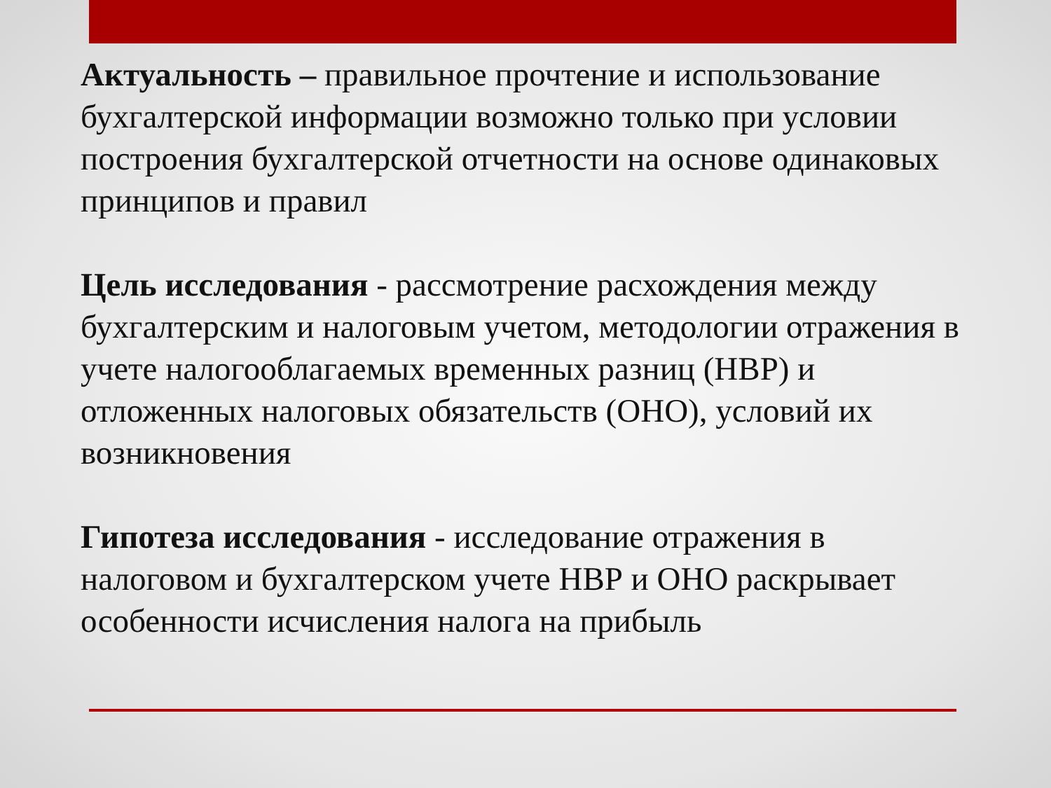Актуальность – правильное прочтение и использование бухгалтерской информации возможно только при условии построения бухгалтерской отчетности на основе одинаковых принципов и правил
Цель исследования - рассмотрение расхождения между бухгалтерским и налоговым учетом, методологии отражения в учете налогооблагаемых временных разниц (НВР) и отложенных налоговых обязательств (ОНО), условий их возникновения
Гипотеза исследования - исследование отражения в налоговом и бухгалтерском учете НВР и ОНО раскрывает особенности исчисления налога на прибыль